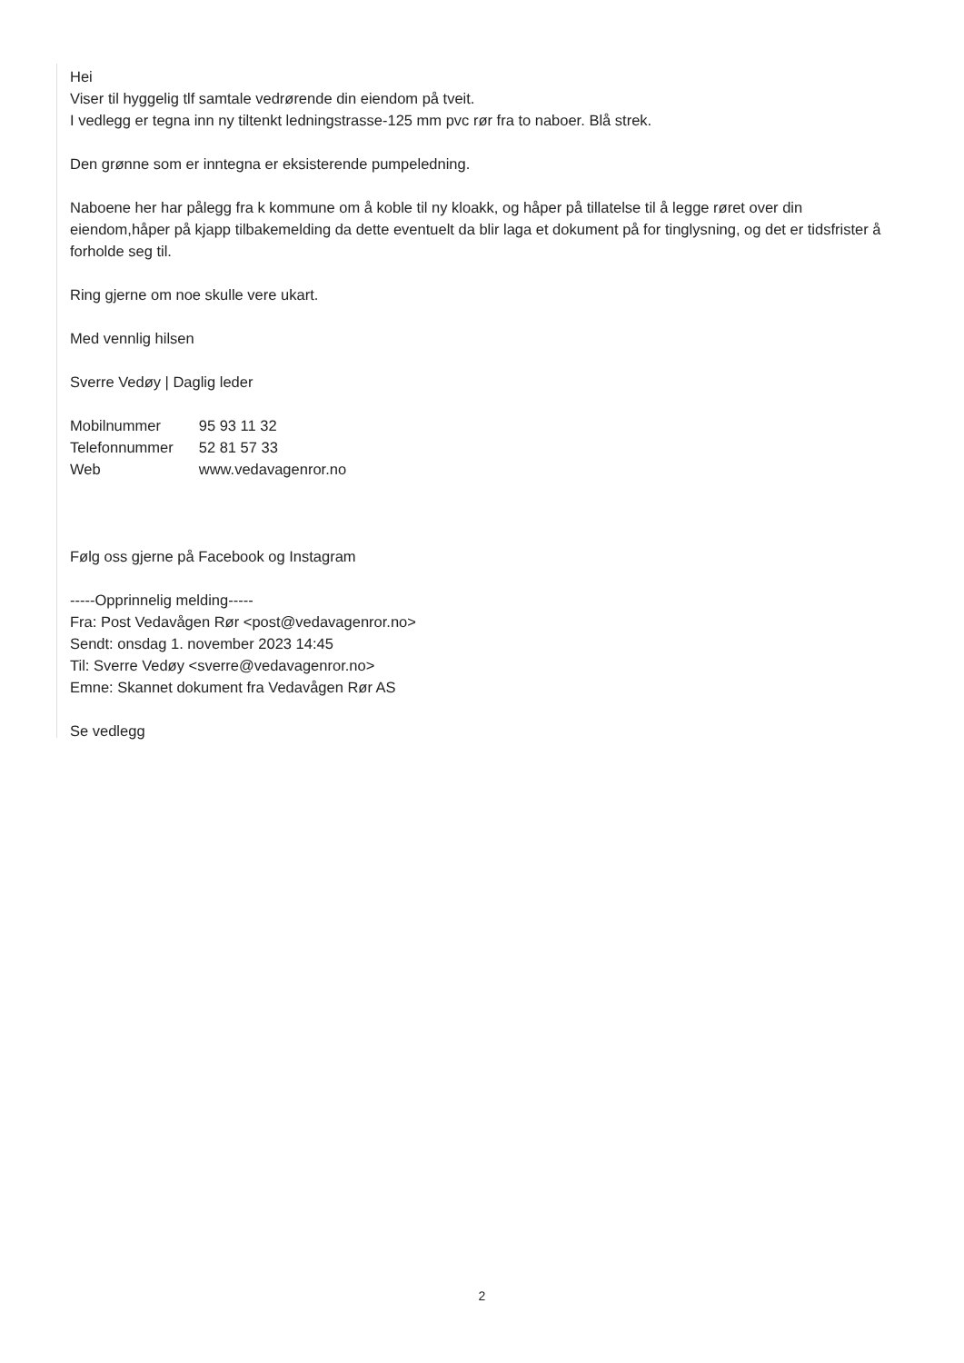Hei
Viser til hyggelig tlf samtale vedrørende din eiendom på tveit.
I vedlegg er tegna inn ny tiltenkt ledningstrasse-125 mm pvc rør fra to naboer. Blå strek.
Den grønne som er inntegna er eksisterende pumpeledning.
Naboene her har pålegg fra k kommune om å koble til ny kloakk, og håper på tillatelse til å legge røret over din eiendom,håper på kjapp tilbakemelding da dette eventuelt da blir laga et dokument på for tinglysning, og det er tidsfrister å forholde seg til.
Ring gjerne om noe skulle vere ukart.
Med vennlig hilsen
Sverre Vedøy | Daglig leder
| Mobilnummer | 95 93 11 32 |
| Telefonnummer | 52 81 57 33 |
| Web | www.vedavagenror.no |
Følg oss gjerne på Facebook og Instagram
-----Opprinnelig melding-----
Fra: Post Vedavågen Rør <post@vedavagenror.no>
Sendt: onsdag 1. november 2023 14:45
Til: Sverre Vedøy <sverre@vedavagenror.no>
Emne: Skannet dokument fra Vedavågen Rør AS
Se vedlegg
2